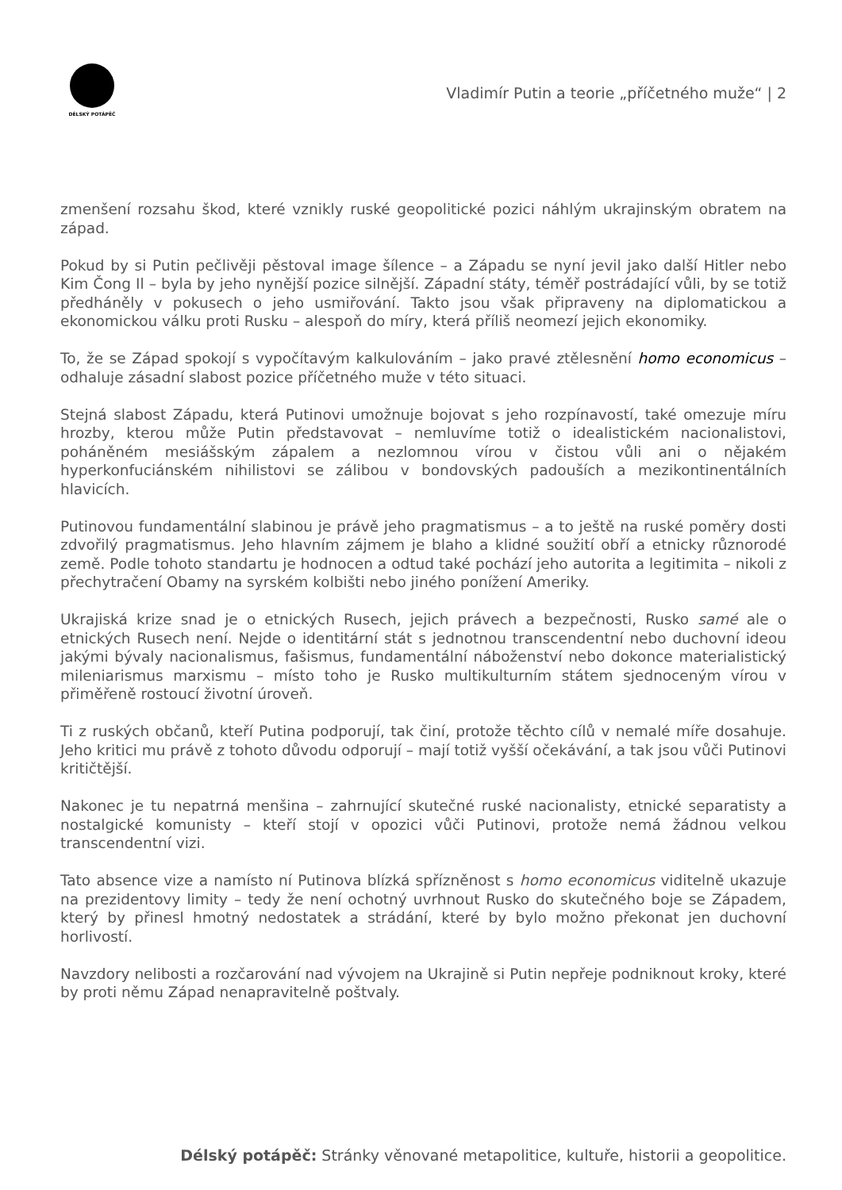DÉLSKÝ POTÁPĚČ
Vladimír Putin a teorie „příčetného muže“ | 2
zmenšení rozsahu škod, které vznikly ruské geopolitické pozici náhlým ukrajinským obratem na západ.
Pokud by si Putin pečlivěji pěstoval image šílence – a Západu se nyní jevil jako další Hitler nebo Kim Čong Il – byla by jeho nynější pozice silnější. Západní státy, téměř postrádající vůli, by se totiž předháněly v pokusech o jeho usmiřování. Takto jsou však připraveny na diplomatickou a ekonomickou válku proti Rusku – alespoň do míry, která příliš neomezí jejich ekonomiky.
To, že se Západ spokojí s vypočítavým kalkulováním – jako pravé ztělesnění homo economicus – odhaluje zásadní slabost pozice příčetného muže v této situaci.
Stejná slabost Západu, která Putinovi umožnuje bojovat s jeho rozpínavostí, také omezuje míru hrozby, kterou může Putin představovat – nemluvíme totiž o idealistickém nacionalistovi, poháněném mesiášským zápalem a nezlomnou vírou v čistou vůli ani o nějakém hyperkonfuciánském nihilistovi se zálibou v bondovských padouších a mezikontinentálních hlavicích.
Putinovou fundamentální slabinou je právě jeho pragmatismus – a to ještě na ruské poměry dosti zdvořilý pragmatismus. Jeho hlavním zájmem je blaho a klidné soužití obří a etnicky různorodé země. Podle tohoto standartu je hodnocen a odtud také pochází jeho autorita a legitimita – nikoli z přechytračení Obamy na syrském kolbišti nebo jiného ponížení Ameriky.
Ukrajiská krize snad je o etnických Rusech, jejich právech a bezpečnosti, Rusko samé ale o etnických Rusech není. Nejde o identitární stát s jednotnou transcendentní nebo duchovní ideou jakými bývaly nacionalismus, fašismus, fundamentální náboženství nebo dokonce materialistický mileniarismus marxismu – místo toho je Rusko multikulturním státem sjednoceným vírou v přiměřeně rostoucí životní úroveň.
Ti z ruských občanů, kteří Putina podporují, tak činí, protože těchto cílů v nemalé míře dosahuje. Jeho kritici mu právě z tohoto důvodu odporují – mají totiž vyšší očekávání, a tak jsou vůči Putinovi kritičtější.
Nakonec je tu nepatrná menšina – zahrnující skutečné ruské nacionalisty, etnické separatisty a nostalgické komunisty – kteří stojí v opozici vůči Putinovi, protože nemá žádnou velkou transcendentní vizi.
Tato absence vize a namísto ní Putinova blízká spřízněnost s homo economicus viditelně ukazuje na prezidentovy limity – tedy že není ochotný uvrhnout Rusko do skutečného boje se Západem, který by přinesl hmotný nedostatek a strádání, které by bylo možno překonat jen duchovní horlivostí.
Navzdory nelibosti a rozčarování nad vývojem na Ukrajině si Putin nepřeje podniknout kroky, které by proti němu Západ nenapravitelně poštvaly.
Délský potápěč: Stránky věnované metapolitice, kultuře, historii a geopolitice.